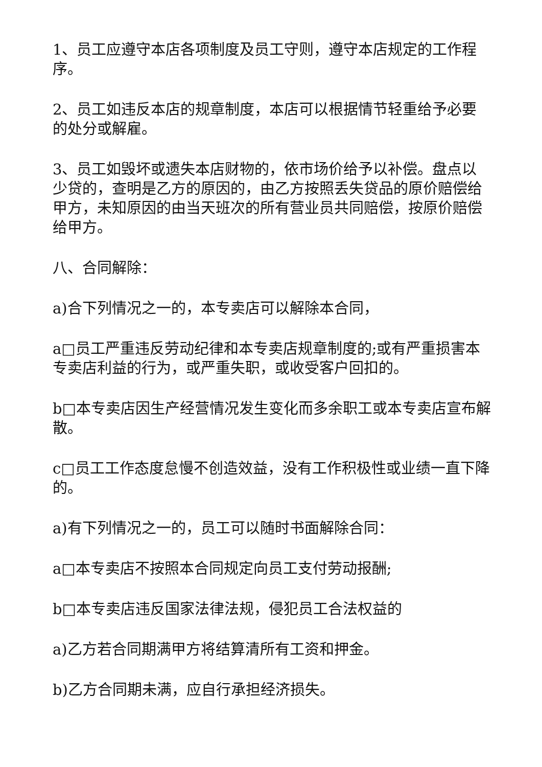1、员工应遵守本店各项制度及员工守则，遵守本店规定的工作程序。
2、员工如违反本店的规章制度，本店可以根据情节轻重给予必要的处分或解雇。
3、员工如毁坏或遗失本店财物的，依市场价给予以补偿。盘点以少贷的，查明是乙方的原因的，由乙方按照丢失贷品的原价赔偿给甲方，未知原因的由当天班次的所有营业员共同赔偿，按原价赔偿给甲方。
八、合同解除：
a)合下列情况之一的，本专卖店可以解除本合同，
a□员工严重违反劳动纪律和本专卖店规章制度的;或有严重损害本专卖店利益的行为，或严重失职，或收受客户回扣的。
b□本专卖店因生产经营情况发生变化而多余职工或本专卖店宣布解散。
c□员工工作态度怠慢不创造效益，没有工作积极性或业绩一直下降的。
a)有下列情况之一的，员工可以随时书面解除合同：
a□本专卖店不按照本合同规定向员工支付劳动报酬;
b□本专卖店违反国家法律法规，侵犯员工合法权益的
a)乙方若合同期满甲方将结算清所有工资和押金。
b)乙方合同期未满，应自行承担经济损失。